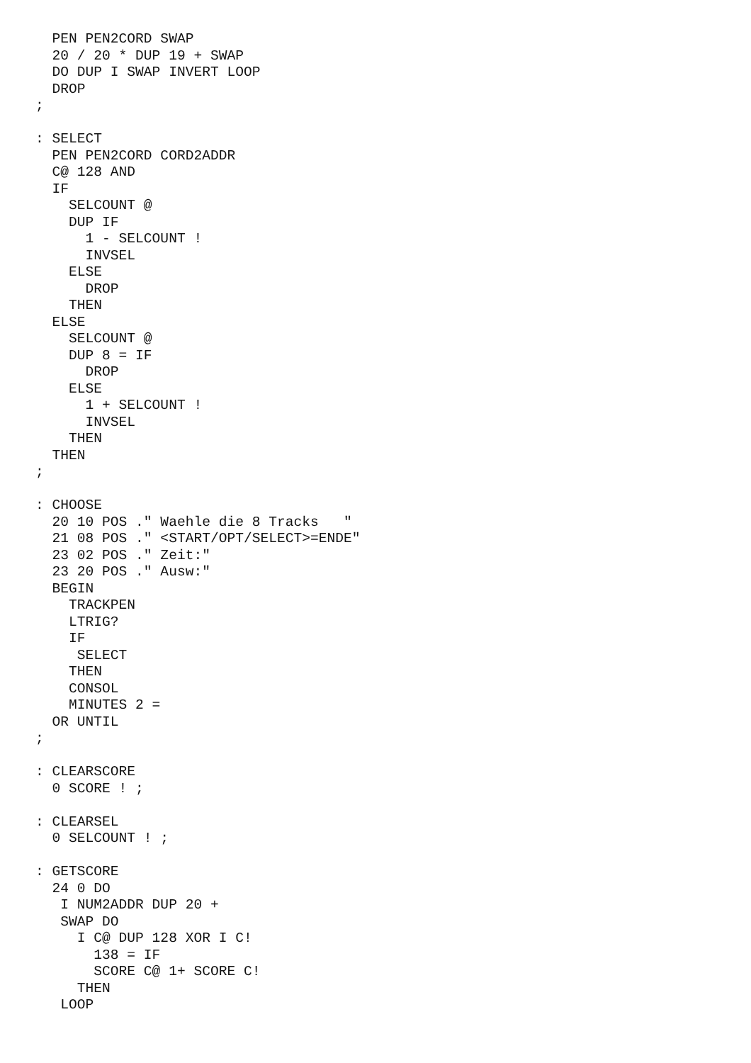PEN PEN2CORD SWAP
  20 / 20 * DUP 19 + SWAP
  DO DUP I SWAP INVERT LOOP
  DROP
;

: SELECT
  PEN PEN2CORD CORD2ADDR
  C@ 128 AND
  IF
    SELCOUNT @
    DUP IF
      1 - SELCOUNT !
      INVSEL
    ELSE
      DROP
    THEN
  ELSE
    SELCOUNT @
    DUP 8 = IF
      DROP
    ELSE
      1 + SELCOUNT !
      INVSEL
    THEN
  THEN
;

: CHOOSE
  20 10 POS ." Waehle die 8 Tracks   "
  21 08 POS ." <START/OPT/SELECT>=ENDE"
  23 02 POS ." Zeit:"
  23 20 POS ." Ausw:"
  BEGIN
    TRACKPEN
    LTRIG?
    IF
     SELECT
    THEN
    CONSOL
    MINUTES 2 =
  OR UNTIL
;

: CLEARSCORE
  0 SCORE ! ;

: CLEARSEL
  0 SELCOUNT ! ;

: GETSCORE
  24 0 DO
   I NUM2ADDR DUP 20 +
   SWAP DO
     I C@ DUP 128 XOR I C!
       138 = IF
       SCORE C@ 1+ SCORE C!
     THEN
   LOOP